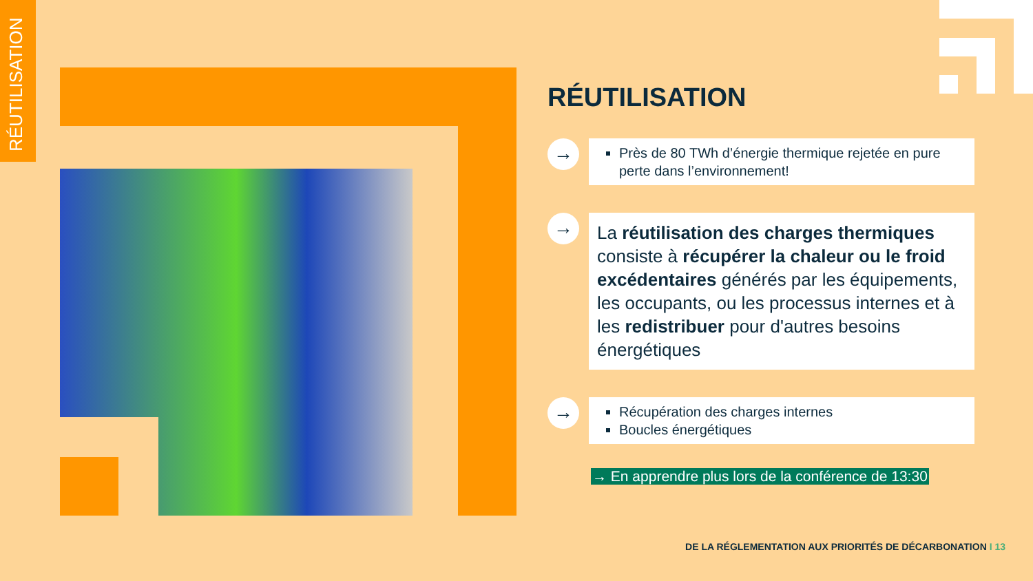RÉUTILISATION
RÉUTILISATION
→
Près de 80 TWh d’énergie thermique rejetée en pure perte dans l’environnement!
→
La réutilisation des charges thermiques consiste à récupérer la chaleur ou le froid excédentaires générés par les équipements, les occupants, ou les processus internes et à les redistribuer pour d'autres besoins énergétiques
→
Récupération des charges internes
Boucles énergétiques
→ En apprendre plus lors de la conférence de 13:30
DE LA RÉGLEMENTATION AUX PRIORITÉS DE DÉCARBONATION I 13